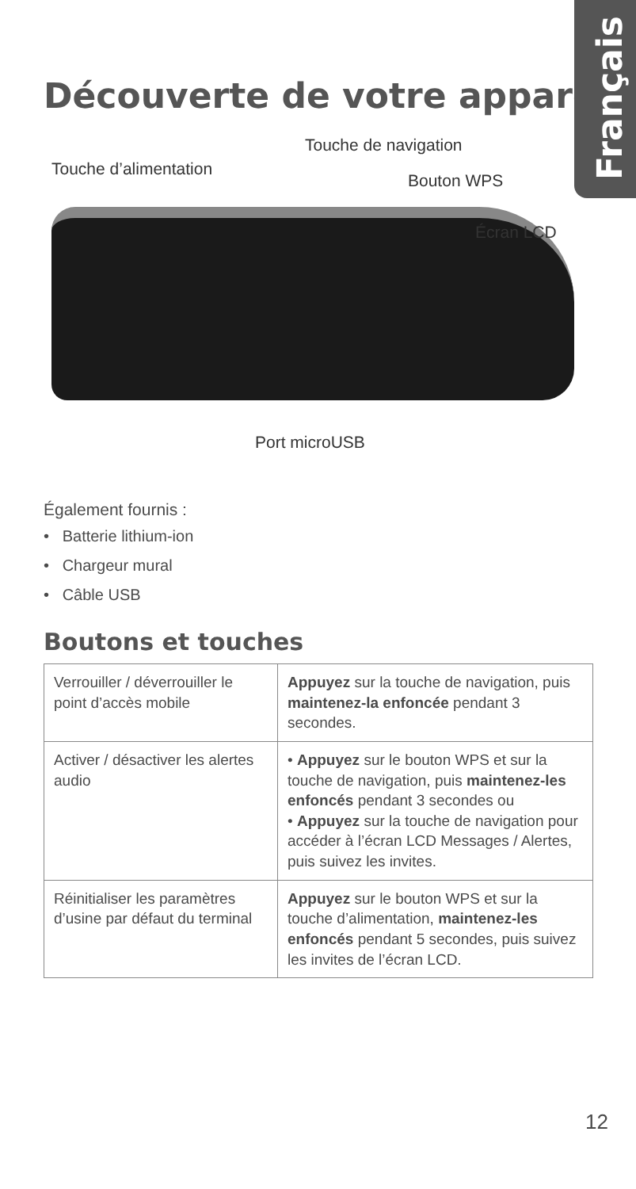Français
Découverte de votre appareil
Touche d’alimentation
Touche de navigation
Bouton WPS
Écran LCD
Port microUSB
Également fournis :
• Batterie lithium-ion
• Chargeur mural
• Câble USB
Boutons et touches
| Verrouiller / déverrouiller le point d’accès mobile | Appuyez sur la touche de navigation, puis maintenez-la enfoncée pendant 3 secondes. |
| Activer / désactiver les alertes audio | • Appuyez sur le bouton WPS et sur la touche de navigation, puis maintenez-les enfoncés pendant 3 secondes ou • Appuyez sur la touche de navigation pour accéder à l’écran LCD Messages / Alertes, puis suivez les invites. |
| Réinitialiser les paramètres d’usine par défaut du terminal | Appuyez sur le bouton WPS et sur la touche d’alimentation, maintenez-les enfoncés pendant 5 secondes, puis suivez les invites de l’écran LCD. |
12